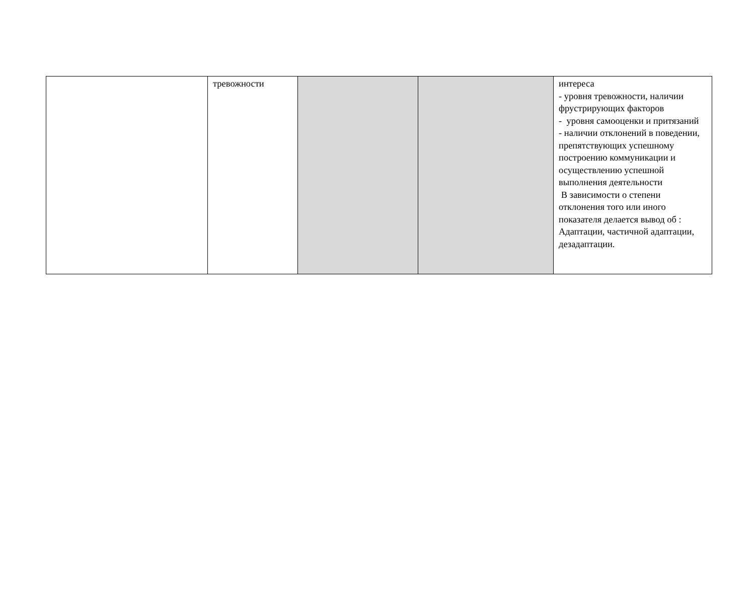| | тревожности | | | интереса - уровня тревожности, наличии фрустрирующих факторов - уровня самооценки и притязаний - наличии отклонений в поведении, препятствующих успешному построению коммуникации и осуществлению успешной выполнения деятельности В зависимости о степени отклонения того или иного показателя делается вывод об : Адаптации, частичной адаптации, дезадаптации. |